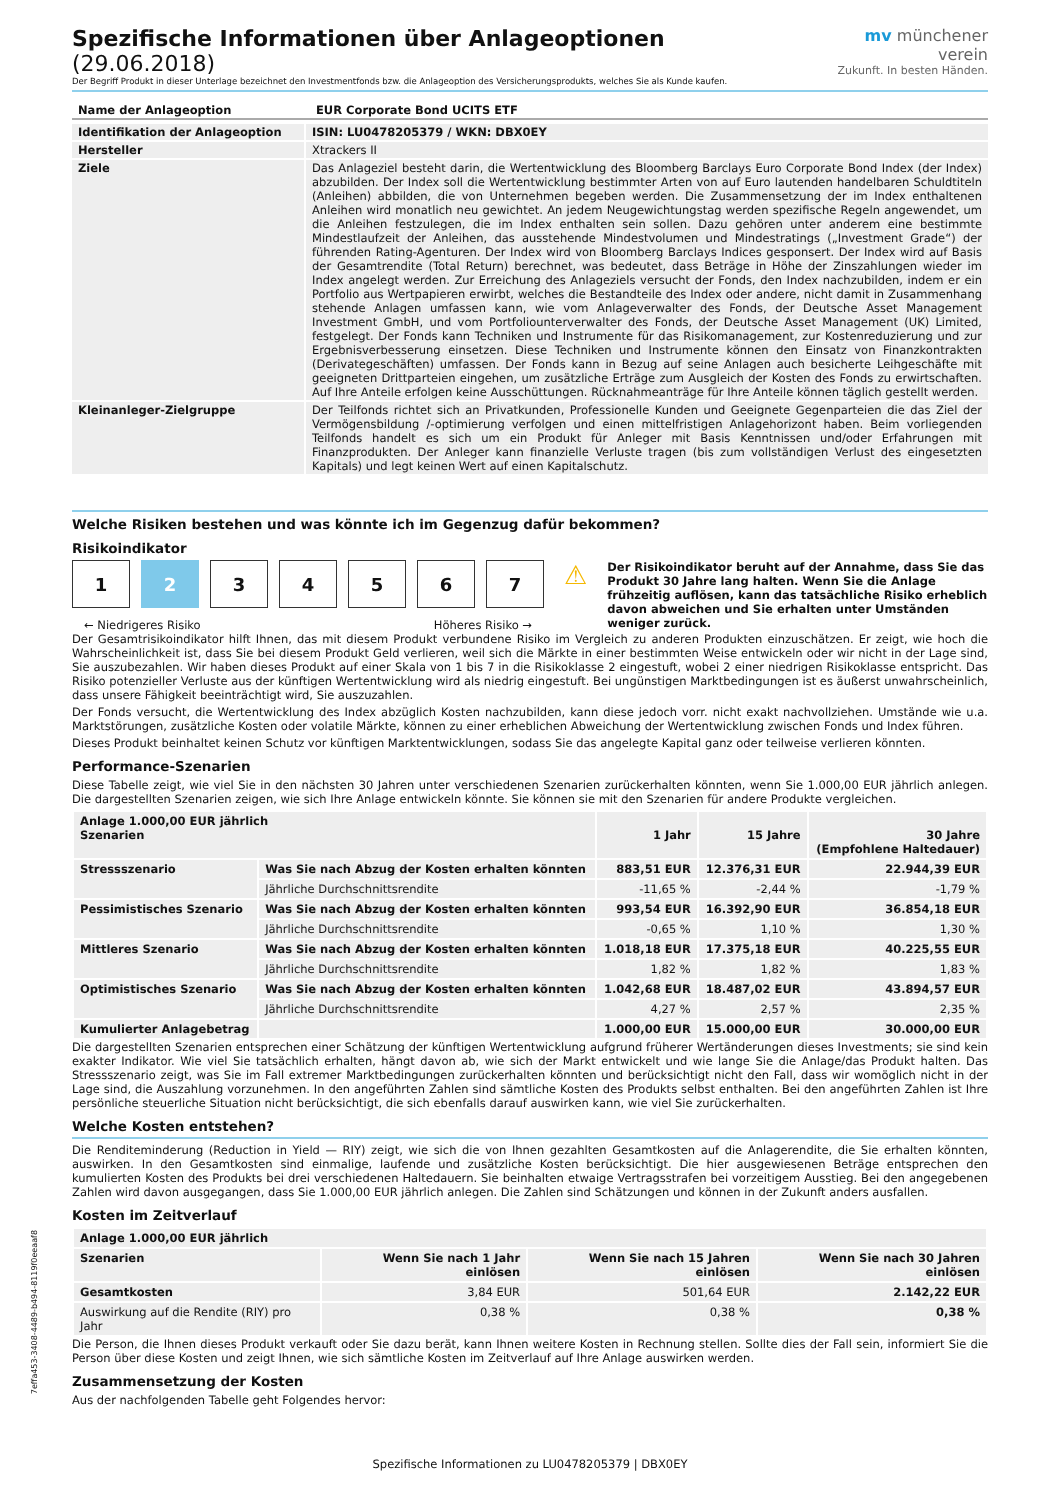7effa453-3408-4489-b494-8119f0eeaaf8
Spezifische Informationen über Anlageoptionen (29.06.2018)
Der Begriff Produkt in dieser Unterlage bezeichnet den Investmentfonds bzw. die Anlageoption des Versicherungsprodukts, welches Sie als Kunde kaufen.
mv münchener verein
Zukunft. In besten Händen.
| Name der Anlageoption | EUR Corporate Bond UCITS ETF |
| Identifikation der Anlageoption | ISIN: LU0478205379 / WKN: DBX0EY |
| Hersteller | Xtrackers II |
| Ziele | Das Anlageziel besteht darin, die Wertentwicklung des Bloomberg Barclays Euro Corporate Bond Index (der Index) abzubilden. Der Index soll die Wertentwicklung bestimmter Arten von auf Euro lautenden handelbaren Schuldtiteln (Anleihen) abbilden, die von Unternehmen begeben werden. Die Zusammensetzung der im Index enthaltenen Anleihen wird monatlich neu gewichtet. An jedem Neugewichtungstag werden spezifische Regeln angewendet, um die Anleihen festzulegen, die im Index enthalten sein sollen. Dazu gehören unter anderem eine bestimmte Mindestlaufzeit der Anleihen, das ausstehende Mindestvolumen und Mindestratings („Investment Grade“) der führenden Rating-Agenturen. Der Index wird von Bloomberg Barclays Indices gesponsert. Der Index wird auf Basis der Gesamtrendite (Total Return) berechnet, was bedeutet, dass Beträge in Höhe der Zinszahlungen wieder im Index angelegt werden. Zur Erreichung des Anlageziels versucht der Fonds, den Index nachzubilden, indem er ein Portfolio aus Wertpapieren erwirbt, welches die Bestandteile des Index oder andere, nicht damit in Zusammenhang stehende Anlagen umfassen kann, wie vom Anlageverwalter des Fonds, der Deutsche Asset Management Investment GmbH, und vom Portfoliounterverwalter des Fonds, der Deutsche Asset Management (UK) Limited, festgelegt. Der Fonds kann Techniken und Instrumente für das Risikomanagement, zur Kostenreduzierung und zur Ergebnisverbesserung einsetzen. Diese Techniken und Instrumente können den Einsatz von Finanzkontrakten (Derivategeschäften) umfassen. Der Fonds kann in Bezug auf seine Anlagen auch besicherte Leihgeschäfte mit geeigneten Drittparteien eingehen, um zusätzliche Erträge zum Ausgleich der Kosten des Fonds zu erwirtschaften. Auf Ihre Anteile erfolgen keine Ausschüttungen. Rücknahmeanträge für Ihre Anteile können täglich gestellt werden. |
| Kleinanleger-Zielgruppe | Der Teilfonds richtet sich an Privatkunden, Professionelle Kunden und Geeignete Gegenparteien die das Ziel der Vermögensbildung /-optimierung verfolgen und einen mittelfristigen Anlagehorizont haben. Beim vorliegenden Teilfonds handelt es sich um ein Produkt für Anleger mit Basis Kenntnissen und/oder Erfahrungen mit Finanzprodukten. Der Anleger kann finanzielle Verluste tragen (bis zum vollständigen Verlust des eingesetzten Kapitals) und legt keinen Wert auf einen Kapitalschutz. |
Welche Risiken bestehen und was könnte ich im Gegenzug dafür bekommen?
Risikoindikator
1 2 3 4 5 6 7
← Niedrigeres Risiko Höheres Risiko →
⚠
Der Risikoindikator beruht auf der Annahme, dass Sie das Produkt 30 Jahre lang halten. Wenn Sie die Anlage frühzeitig auflösen, kann das tatsächliche Risiko erheblich davon abweichen und Sie erhalten unter Umständen weniger zurück.
Der Gesamtrisikoindikator hilft Ihnen, das mit diesem Produkt verbundene Risiko im Vergleich zu anderen Produkten einzuschätzen. Er zeigt, wie hoch die Wahrscheinlichkeit ist, dass Sie bei diesem Produkt Geld verlieren, weil sich die Märkte in einer bestimmten Weise entwickeln oder wir nicht in der Lage sind, Sie auszubezahlen. Wir haben dieses Produkt auf einer Skala von 1 bis 7 in die Risikoklasse 2 eingestuft, wobei 2 einer niedrigen Risikoklasse entspricht. Das Risiko potenzieller Verluste aus der künftigen Wertentwicklung wird als niedrig eingestuft. Bei ungünstigen Marktbedingungen ist es äußerst unwahrscheinlich, dass unsere Fähigkeit beeinträchtigt wird, Sie auszuzahlen.
Der Fonds versucht, die Wertentwicklung des Index abzüglich Kosten nachzubilden, kann diese jedoch vorr. nicht exakt nachvollziehen. Umstände wie u.a. Marktstörungen, zusätzliche Kosten oder volatile Märkte, können zu einer erheblichen Abweichung der Wertentwicklung zwischen Fonds und Index führen.
Dieses Produkt beinhaltet keinen Schutz vor künftigen Marktentwicklungen, sodass Sie das angelegte Kapital ganz oder teilweise verlieren könnten.
Performance-Szenarien
Diese Tabelle zeigt, wie viel Sie in den nächsten 30 Jahren unter verschiedenen Szenarien zurückerhalten könnten, wenn Sie 1.000,00 EUR jährlich anlegen. Die dargestellten Szenarien zeigen, wie sich Ihre Anlage entwickeln könnte. Sie können sie mit den Szenarien für andere Produkte vergleichen.
| Anlage 1.000,00 EUR jährlich Szenarien | | 1 Jahr | 15 Jahre | 30 Jahre (Empfohlene Haltedauer) |
| Stressszenario | Was Sie nach Abzug der Kosten erhalten könnten | 883,51 EUR | 12.376,31 EUR | 22.944,39 EUR |
| | Jährliche Durchschnittsrendite | -11,65 % | -2,44 % | -1,79 % |
| Pessimistisches Szenario | Was Sie nach Abzug der Kosten erhalten könnten | 993,54 EUR | 16.392,90 EUR | 36.854,18 EUR |
| | Jährliche Durchschnittsrendite | -0,65 % | 1,10 % | 1,30 % |
| Mittleres Szenario | Was Sie nach Abzug der Kosten erhalten könnten | 1.018,18 EUR | 17.375,18 EUR | 40.225,55 EUR |
| | Jährliche Durchschnittsrendite | 1,82 % | 1,82 % | 1,83 % |
| Optimistisches Szenario | Was Sie nach Abzug der Kosten erhalten könnten | 1.042,68 EUR | 18.487,02 EUR | 43.894,57 EUR |
| | Jährliche Durchschnittsrendite | 4,27 % | 2,57 % | 2,35 % |
| Kumulierter Anlagebetrag | | 1.000,00 EUR | 15.000,00 EUR | 30.000,00 EUR |
Die dargestellten Szenarien entsprechen einer Schätzung der künftigen Wertentwicklung aufgrund früherer Wertänderungen dieses Investments; sie sind kein exakter Indikator. Wie viel Sie tatsächlich erhalten, hängt davon ab, wie sich der Markt entwickelt und wie lange Sie die Anlage/das Produkt halten. Das Stressszenario zeigt, was Sie im Fall extremer Marktbedingungen zurückerhalten könnten und berücksichtigt nicht den Fall, dass wir womöglich nicht in der Lage sind, die Auszahlung vorzunehmen. In den angeführten Zahlen sind sämtliche Kosten des Produkts selbst enthalten. Bei den angeführten Zahlen ist Ihre persönliche steuerliche Situation nicht berücksichtigt, die sich ebenfalls darauf auswirken kann, wie viel Sie zurückerhalten.
Welche Kosten entstehen?
Die Renditeminderung (Reduction in Yield — RIY) zeigt, wie sich die von Ihnen gezahlten Gesamtkosten auf die Anlagerendite, die Sie erhalten könnten, auswirken. In den Gesamtkosten sind einmalige, laufende und zusätzliche Kosten berücksichtigt. Die hier ausgewiesenen Beträge entsprechen den kumulierten Kosten des Produkts bei drei verschiedenen Haltedauern. Sie beinhalten etwaige Vertragsstrafen bei vorzeitigem Ausstieg. Bei den angegebenen Zahlen wird davon ausgegangen, dass Sie 1.000,00 EUR jährlich anlegen. Die Zahlen sind Schätzungen und können in der Zukunft anders ausfallen.
Kosten im Zeitverlauf
| Anlage 1.000,00 EUR jährlich | | | |
| Szenarien | Wenn Sie nach 1 Jahr einlösen | Wenn Sie nach 15 Jahren einlösen | Wenn Sie nach 30 Jahren einlösen |
| Gesamtkosten | 3,84 EUR | 501,64 EUR | 2.142,22 EUR |
| Auswirkung auf die Rendite (RIY) pro Jahr | 0,38 % | 0,38 % | 0,38 % |
Die Person, die Ihnen dieses Produkt verkauft oder Sie dazu berät, kann Ihnen weitere Kosten in Rechnung stellen. Sollte dies der Fall sein, informiert Sie die Person über diese Kosten und zeigt Ihnen, wie sich sämtliche Kosten im Zeitverlauf auf Ihre Anlage auswirken werden.
Zusammensetzung der Kosten
Aus der nachfolgenden Tabelle geht Folgendes hervor:
Spezifische Informationen zu LU0478205379 | DBX0EY